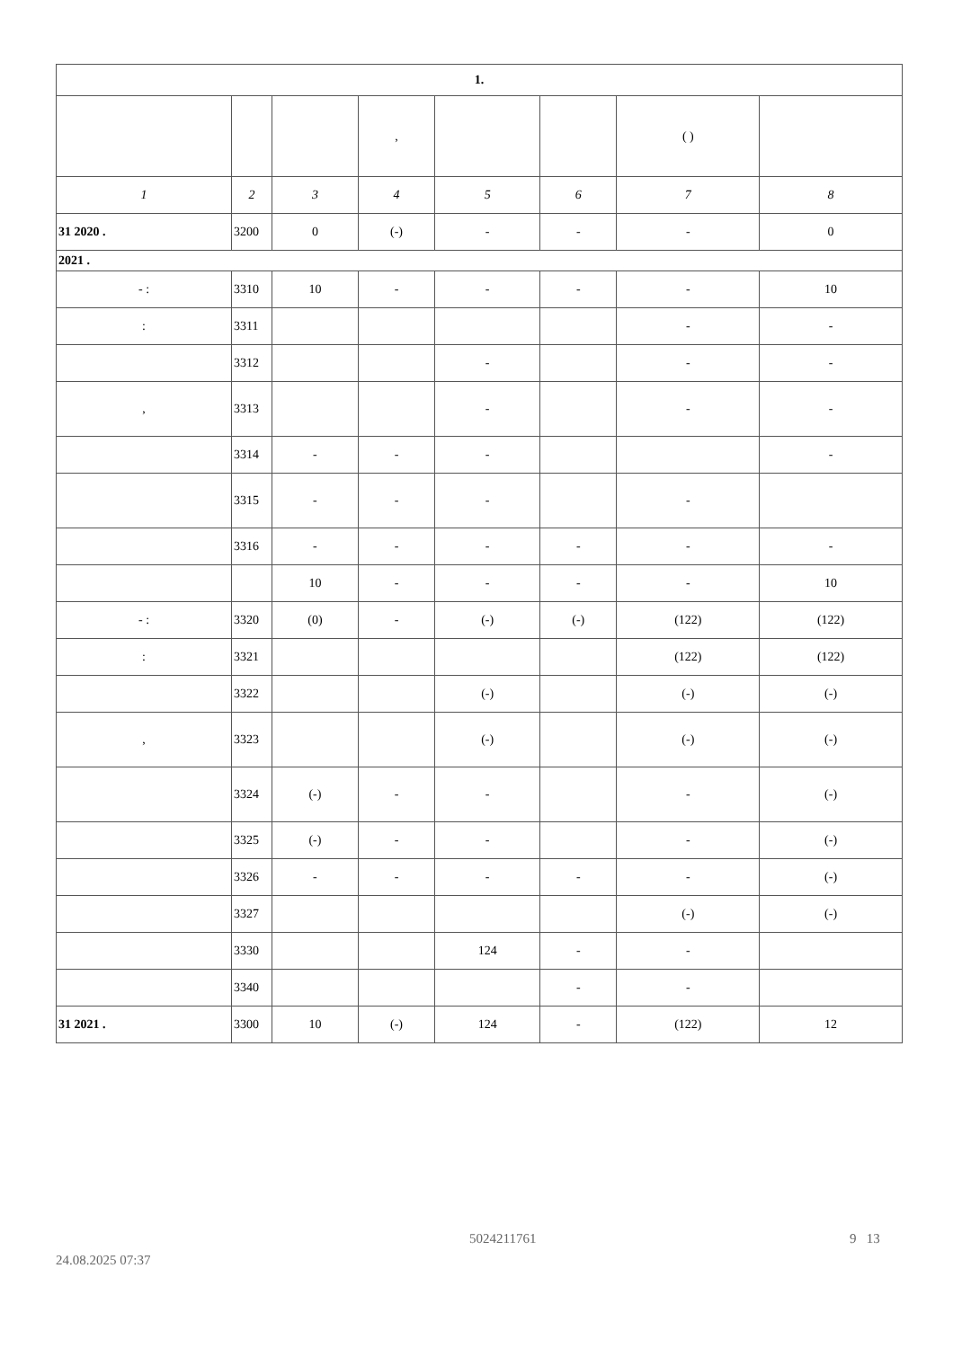| 1. | | | | | | | |
| | | | , | | | ( ) | |
| 1 | 2 | 3 | 4 | 5 | 6 | 7 | 8 |
| 31 2020 . | 3200 | 0 | (-) | - | - | - | 0 |
| 2021 . | | | | | | | |
| - : | 3310 | 10 | - | - | - | - | 10 |
| : | 3311 | | | | | - | - |
| | 3312 | | | - | | - | - |
| , | 3313 | | | - | | - | - |
| | 3314 | - | - | - | | | - |
| | 3315 | - | - | - | | - | |
| | 3316 | - | - | - | - | - | - |
| | | 10 | - | - | - | - | 10 |
| - : | 3320 | (0) | - | (-) | (-) | (122) | (122) |
| : | 3321 | | | | | (122) | (122) |
| | 3322 | | | (-) | | (-) | (-) |
| , | 3323 | | | (-) | | (-) | (-) |
| | 3324 | (-) | - | - | | - | (-) |
| | 3325 | (-) | - | - | | - | (-) |
| | 3326 | - | - | - | - | - | (-) |
| | 3327 | | | | | (-) | (-) |
| | 3330 | | | 124 | - | - | |
| | 3340 | | | | - | - | |
| 31 2021 . | 3300 | 10 | (-) | 124 | - | (122) | 12 |
5024211761 9 13
24.08.2025 07:37